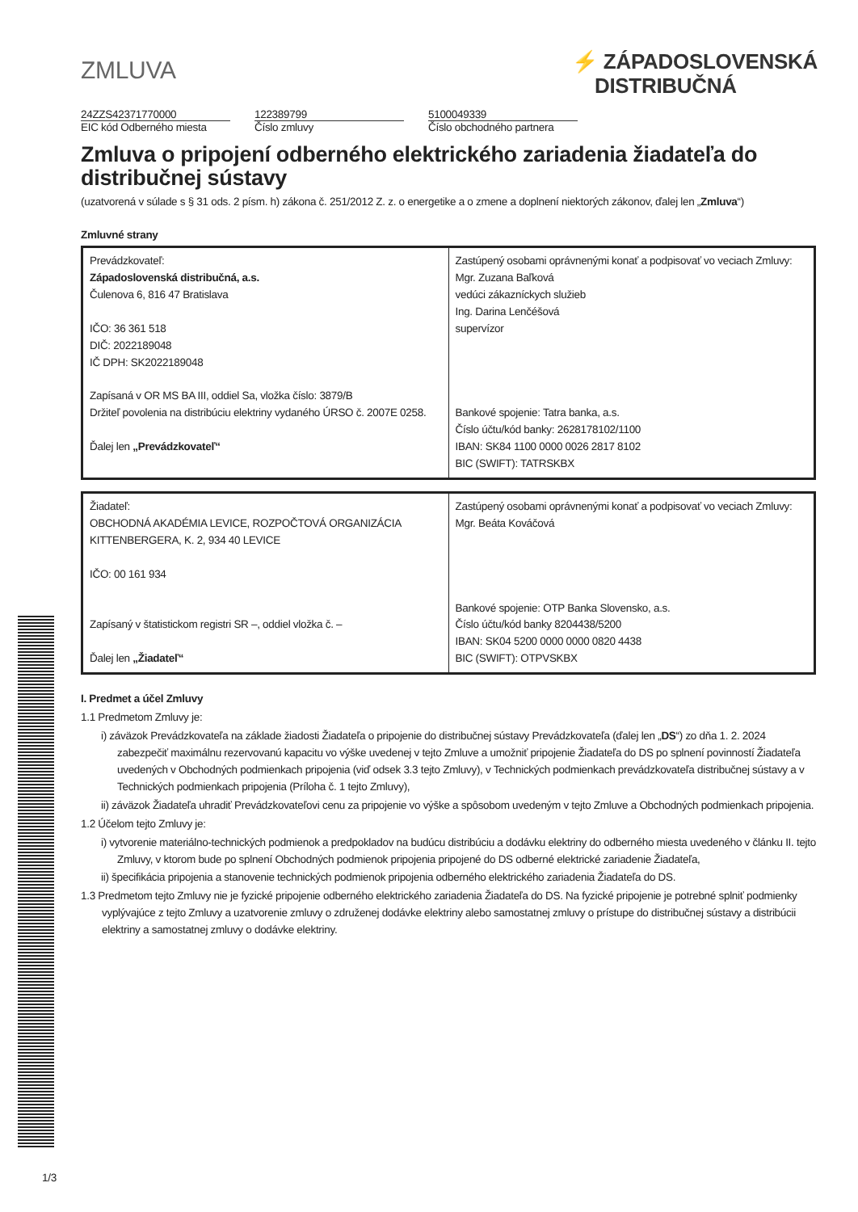ZMLUVA
⚡ ZÁPADOSLOVENSKÁ
DISTRIBUČNÁ
24ZZS42371770000
EIC kód Odberného miesta
122389799
Číslo zmluvy
5100049339
Číslo obchodného partnera
Zmluva o pripojení odberného elektrického zariadenia žiadateľa do distribučnej sústavy
(uzatvorená v súlade s § 31 ods. 2 písm. h) zákona č. 251/2012 Z. z. o energetike a o zmene a doplnení niektorých zákonov, ďalej len „Zmluva“)
Zmluvné strany
| Prevádzkovateľ: Západoslovenská distribučná, a.s. Čulenova 6, 816 47 Bratislava IČO: 36 361 518 DIČ: 2022189048 IČ DPH: SK2022189048 Zapísaná v OR MS BA III, oddiel Sa, vložka číslo: 3879/B Držiteľ povolenia na distribúciu elektriny vydaného ÚRSO č. 2007E 0258. Ďalej len „Prevádzkovateľ“ | Zastúpený osobami oprávnenými konať a podpisovať vo veciach Zmluvy: Mgr. Zuzana Baľková vedúci zákazníckych služieb Ing. Darina Lenčéšová supervízor Bankové spojenie: Tatra banka, a.s. Číslo účtu/kód banky: 2628178102/1100 IBAN: SK84 1100 0000 0026 2817 8102 BIC (SWIFT): TATRSKBX |
| Žiadateľ: OBCHODNÁ AKADÉMIA LEVICE, ROZPOČTOVÁ ORGANIZÁCIA KITTENBERGERA, K. 2, 934 40 LEVICE IČO: 00 161 934 Zapísaný v štatistickom registri SR –, oddiel vložka č. – Ďalej len „Žiadateľ“ | Zastúpený osobami oprávnenými konať a podpisovať vo veciach Zmluvy: Mgr. Beáta Kováčová Bankové spojenie: OTP Banka Slovensko, a.s. Číslo účtu/kód banky 8204438/5200 IBAN: SK04 5200 0000 0000 0820 4438 BIC (SWIFT): OTPVSKBX |
I. Predmet a účel Zmluvy
1.1 Predmetom Zmluvy je:
i) záväzok Prevádzkovateľa na základe žiadosti Žiadateľa o pripojenie do distribučnej sústavy Prevádzkovateľa (ďalej len „DS“) zo dňa 1. 2. 2024 zabezpečiť maximálnu rezervovanú kapacitu vo výške uvedenej v tejto Zmluve a umožniť pripojenie Žiadateľa do DS po splnení povinností Žiadateľa uvedených v Obchodných podmienkach pripojenia (viď odsek 3.3 tejto Zmluvy), v Technických podmienkach prevádzkovateľa distribučnej sústavy a v Technických podmienkach pripojenia (Príloha č. 1 tejto Zmluvy),
ii) záväzok Žiadateľa uhradiť Prevádzkovateľovi cenu za pripojenie vo výške a spôsobom uvedeným v tejto Zmluve a Obchodných podmienkach pripojenia.
1.2 Účelom tejto Zmluvy je:
i) vytvorenie materiálno-technických podmienok a predpokladov na budúcu distribúciu a dodávku elektriny do odberného miesta uvedeného v článku II. tejto Zmluvy, v ktorom bude po splnení Obchodných podmienok pripojenia pripojené do DS odberné elektrické zariadenie Žiadateľa,
ii) špecifikácia pripojenia a stanovenie technických podmienok pripojenia odberného elektrického zariadenia Žiadateľa do DS.
1.3 Predmetom tejto Zmluvy nie je fyzické pripojenie odberného elektrického zariadenia Žiadateľa do DS. Na fyzické pripojenie je potrebné splniť podmienky vyplývajúce z tejto Zmluvy a uzatvorenie zmluvy o združenej dodávke elektriny alebo samostatnej zmluvy o prístupe do distribučnej sústavy a distribúcii elektriny a samostatnej zmluvy o dodávke elektriny.
1/3